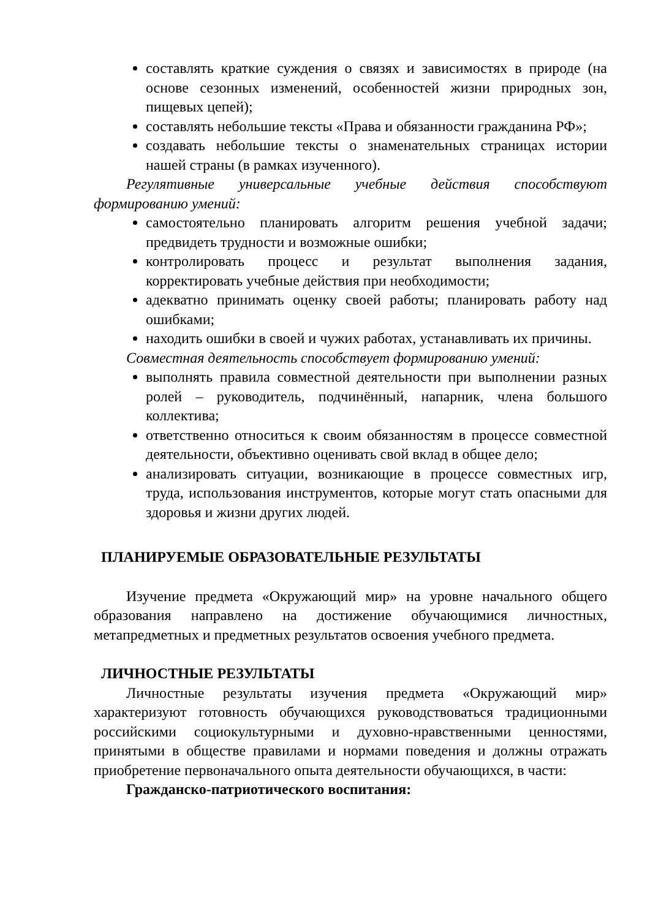составлять краткие суждения о связях и зависимостях в природе (на основе сезонных изменений, особенностей жизни природных зон, пищевых цепей);
составлять небольшие тексты «Права и обязанности гражданина РФ»;
создавать небольшие тексты о знаменательных страницах истории нашей страны (в рамках изученного).
Регулятивные универсальные учебные действия способствуют формированию умений:
самостоятельно планировать алгоритм решения учебной задачи; предвидеть трудности и возможные ошибки;
контролировать процесс и результат выполнения задания, корректировать учебные действия при необходимости;
адекватно принимать оценку своей работы; планировать работу над ошибками;
находить ошибки в своей и чужих работах, устанавливать их причины.
Совместная деятельность способствует формированию умений:
выполнять правила совместной деятельности при выполнении разных ролей – руководитель, подчинённый, напарник, члена большого коллектива;
ответственно относиться к своим обязанностям в процессе совместной деятельности, объективно оценивать свой вклад в общее дело;
анализировать ситуации, возникающие в процессе совместных игр, труда, использования инструментов, которые могут стать опасными для здоровья и жизни других людей.
ПЛАНИРУЕМЫЕ ОБРАЗОВАТЕЛЬНЫЕ РЕЗУЛЬТАТЫ
Изучение предмета «Окружающий мир» на уровне начального общего образования направлено на достижение обучающимися личностных, метапредметных и предметных результатов освоения учебного предмета.
ЛИЧНОСТНЫЕ РЕЗУЛЬТАТЫ
Личностные результаты изучения предмета «Окружающий мир» характеризуют готовность обучающихся руководствоваться традиционными российскими социокультурными и духовно-нравственными ценностями, принятыми в обществе правилами и нормами поведения и должны отражать приобретение первоначального опыта деятельности обучающихся, в части:
Гражданско-патриотического воспитания: